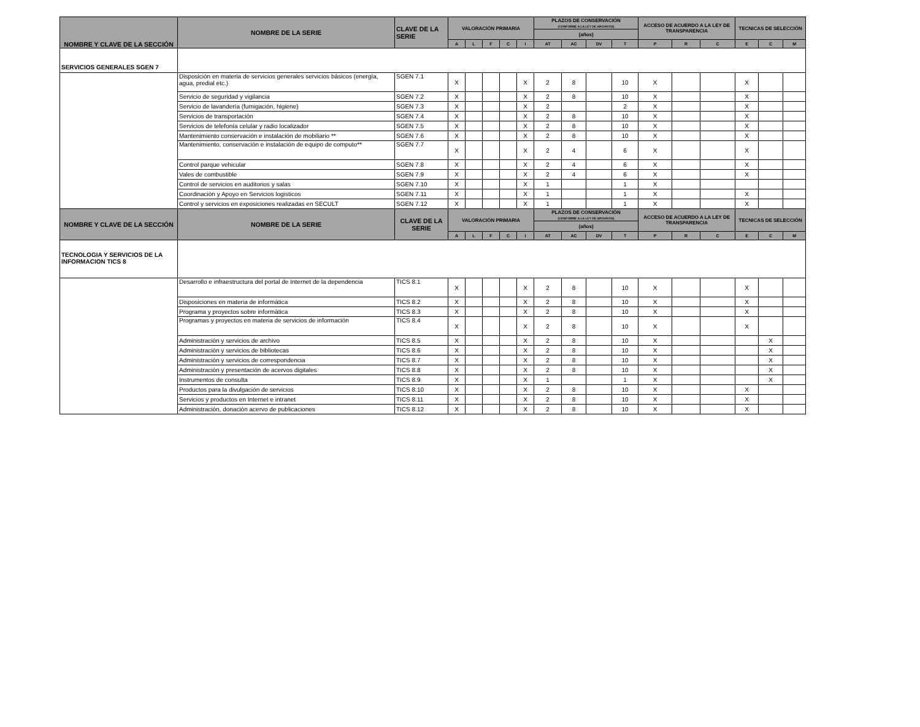| NOMBRE Y CLAVE DE LA SECCIÓN | NOMBRE DE LA SERIE | CLAVE DE LA SERIE | VALORACIÓN PRIMARIA | | | | | PLAZOS DE CONSERVACIÓN (CONFORME A LA LEY DE ARCHIVOS) | | | | ACCESO DE ACUERDO A LA LEY DE TRANSPARENCIA | | | TECNICAS DE SELECCIÓN | | |
| --- | --- | --- | --- | --- | --- | --- | --- | --- | --- | --- | --- | --- | --- | --- | --- | --- | --- |
| | | | | | | | | (años) | | | | | | | | | |
| | | | A | L | F | C | I | AT | AC | DV | T | P | R | C | E | C | M |
| SERVICIOS GENERALES SGEN 7 | | | | | | | | | | | | | | | | | |
| | Disposición en materia de servicios generales servicios básicos (energía, agua, predial etc.) | SGEN 7.1 | X | | | | X | 2 | 8 | | 10 | X | | | X | | |
| | Servicio de seguridad y vigilancia | SGEN 7.2 | X | | | | X | 2 | 8 | | 10 | X | | | X | | |
| | Servicio de lavandería (fumigación, higiene) | SGEN 7.3 | X | | | | X | 2 | | | 2 | X | | | X | | |
| | Servicios de transportación | SGEN 7.4 | X | | | | X | 2 | 8 | | 10 | X | | | X | | |
| | Servicios de telefonía celular y radio localizador | SGEN 7.5 | X | | | | X | 2 | 8 | | 10 | X | | | X | | |
| | Mantenimiento conservación e instalación de mobiliario ** | SGEN 7.6 | X | | | | X | 2 | 8 | | 10 | X | | | X | | |
| | Mantenimiento, conservación e instalación de equipo de computo** | SGEN 7.7 | X | | | | X | 2 | 4 | | 6 | X | | | X | | |
| | Control parque vehicular | SGEN 7.8 | X | | | | X | 2 | 4 | | 6 | X | | | X | | |
| | Vales de combustible | SGEN 7.9 | X | | | | X | 2 | 4 | | 6 | X | | | X | | |
| | Control de servicios en auditorios y salas | SGEN 7.10 | X | | | | X | 1 | | | 1 | X | | | | | |
| | Coordinaciòn y Apoyo en Servicios logisticos | SGEN 7.11 | X | | | | X | 1 | | | 1 | X | | | X | | |
| | Control y servicios en exposiciones realizadas en SECULT | SGEN 7.12 | X | | | | X | 1 | | | 1 | X | | | X | | |
| NOMBRE Y CLAVE DE LA SECCIÓN | NOMBRE DE LA SERIE | CLAVE DE LA SERIE | VALORACIÓN PRIMARIA | | | | | PLAZOS DE CONSERVACIÓN (CONFORME A LA LEY DE ARCHIVOS) | | | | ACCESO DE ACUERDO A LA LEY DE TRANSPARENCIA | | | TECNICAS DE SELECCIÓN | | |
| | | | | | | | | (años) | | | | | | | | | |
| | | | A | L | F | C | I | AT | AC | DV | T | P | R | C | E | C | M |
| TECNOLOGIA Y SERVICIOS DE LA INFORMACION TICS 8 | | | | | | | | | | | | | | | | | |
| | Desarrollo e infraestructura del portal de Internet de la dependencia | TICS 8.1 | X | | | | X | 2 | 8 | | 10 | X | | | X | | |
| | Disposiciones en materia de informática | TICS 8.2 | X | | | | X | 2 | 8 | | 10 | X | | | X | | |
| | Programa y proyectos sobre informática | TICS 8.3 | X | | | | X | 2 | 8 | | 10 | X | | | X | | |
| | Programas y proyectos en materia de servicios de información | TICS 8.4 | X | | | | X | 2 | 8 | | 10 | X | | | X | | |
| | Administración y servicios de archivo | TICS 8.5 | X | | | | X | 2 | 8 | | 10 | X | | | | X | |
| | Administración y servicios de bibliotecas | TICS 8.6 | X | | | | X | 2 | 8 | | 10 | X | | | | X | |
| | Administración y servicios de correspondencia | TICS 8.7 | X | | | | X | 2 | 8 | | 10 | X | | | | X | |
| | Administración y presentación de acervos digitales | TICS 8.8 | X | | | | X | 2 | 8 | | 10 | X | | | | X | |
| | Instrumentos de consulta | TICS 8.9 | X | | | | X | 1 | | | 1 | X | | | | X | |
| | Productos para la divulgación de servicios | TICS 8.10 | X | | | | X | 2 | 8 | | 10 | X | | | X | | |
| | Servicios y productos en Internet e intranet | TICS 8.11 | X | | | | X | 2 | 8 | | 10 | X | | | X | | |
| | Administración, donación acervo de publicaciones | TICS 8.12 | X | | | | X | 2 | 8 | | 10 | X | | | X | | |